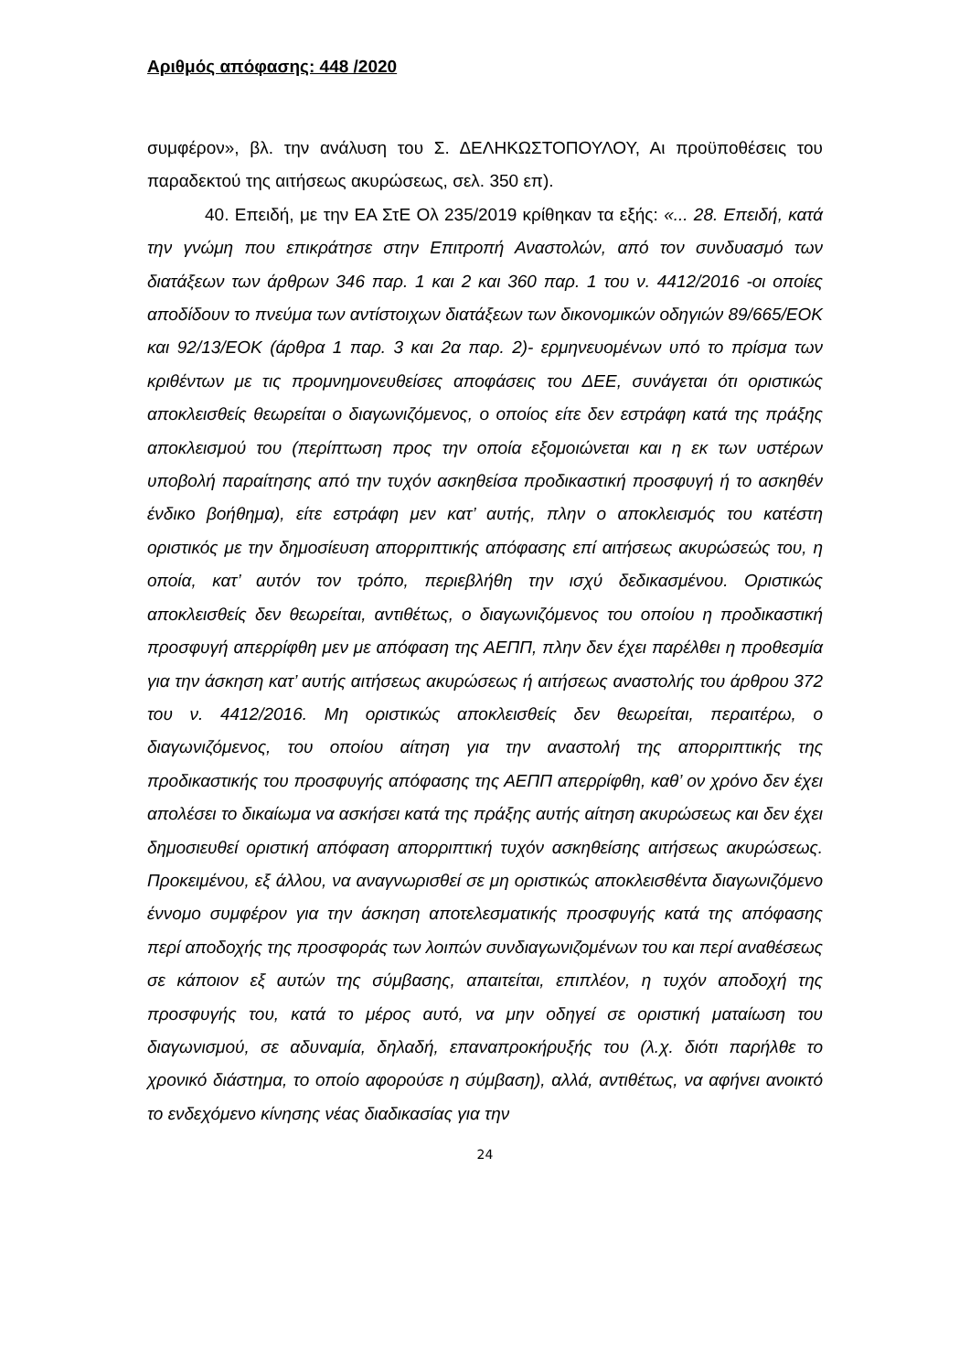Αριθμός απόφασης: 448 /2020
συμφέρον», βλ. την ανάλυση του Σ. ΔΕΛΗΚΩΣΤΟΠΟΥΛΟΥ, Αι προϋποθέσεις του παραδεκτού της αιτήσεως ακυρώσεως, σελ. 350 επ).
40. Επειδή, με την ΕΑ ΣτΕ Ολ 235/2019 κρίθηκαν τα εξής: «... 28. Επειδή, κατά την γνώμη που επικράτησε στην Επιτροπή Αναστολών, από τον συνδυασμό των διατάξεων των άρθρων 346 παρ. 1 και 2 και 360 παρ. 1 του ν. 4412/2016 -οι οποίες αποδίδουν το πνεύμα των αντίστοιχων διατάξεων των δικονομικών οδηγιών 89/665/ΕΟΚ και 92/13/ΕΟΚ (άρθρα 1 παρ. 3 και 2α παρ. 2)- ερμηνευομένων υπό το πρίσμα των κριθέντων με τις προμνημονευθείσες αποφάσεις του ΔΕΕ, συνάγεται ότι οριστικώς αποκλεισθείς θεωρείται ο διαγωνιζόμενος, ο οποίος είτε δεν εστράφη κατά της πράξης αποκλεισμού του (περίπτωση προς την οποία εξομοιώνεται και η εκ των υστέρων υποβολή παραίτησης από την τυχόν ασκηθείσα προδικαστική προσφυγή ή το ασκηθέν ένδικο βοήθημα), είτε εστράφη μεν κατ’ αυτής, πλην ο αποκλεισμός του κατέστη οριστικός με την δημοσίευση απορριπτικής απόφασης επί αιτήσεως ακυρώσεώς του, η οποία, κατ’ αυτόν τον τρόπο, περιεβλήθη την ισχύ δεδικασμένου. Οριστικώς αποκλεισθείς δεν θεωρείται, αντιθέτως, ο διαγωνιζόμενος του οποίου η προδικαστική προσφυγή απερρίφθη μεν με απόφαση της ΑΕΠΠ, πλην δεν έχει παρέλθει η προθεσμία για την άσκηση κατ’ αυτής αιτήσεως ακυρώσεως ή αιτήσεως αναστολής του άρθρου 372 του ν. 4412/2016. Μη οριστικώς αποκλεισθείς δεν θεωρείται, περαιτέρω, ο διαγωνιζόμενος, του οποίου αίτηση για την αναστολή της απορριπτικής της προδικαστικής του προσφυγής απόφασης της ΑΕΠΠ απερρίφθη, καθ’ ον χρόνο δεν έχει απολέσει το δικαίωμα να ασκήσει κατά της πράξης αυτής αίτηση ακυρώσεως και δεν έχει δημοσιευθεί οριστική απόφαση απορριπτική τυχόν ασκηθείσης αιτήσεως ακυρώσεως. Προκειμένου, εξ άλλου, να αναγνωρισθεί σε μη οριστικώς αποκλεισθέντα διαγωνιζόμενο έννομο συμφέρον για την άσκηση αποτελεσματικής προσφυγής κατά της απόφασης περί αποδοχής της προσφοράς των λοιπών συνδιαγωνιζομένων του και περί αναθέσεως σε κάποιον εξ αυτών της σύμβασης, απαιτείται, επιπλέον, η τυχόν αποδοχή της προσφυγής του, κατά το μέρος αυτό, να μην οδηγεί σε οριστική ματαίωση του διαγωνισμού, σε αδυναμία, δηλαδή, επαναπροκήρυξής του (λ.χ. διότι παρήλθε το χρονικό διάστημα, το οποίο αφορούσε η σύμβαση), αλλά, αντιθέτως, να αφήνει ανοικτό το ενδεχόμενο κίνησης νέας διαδικασίας για την
24